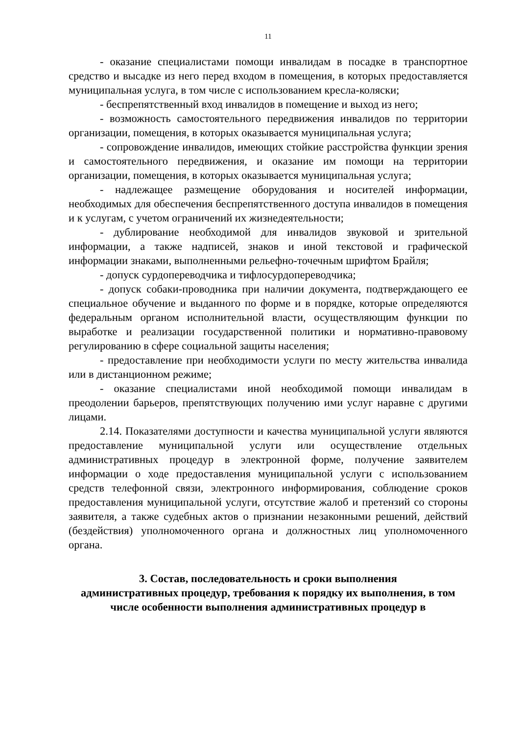11
- оказание специалистами помощи инвалидам в посадке в транспортное средство и высадке из него перед входом в помещения, в которых предоставляется муниципальная услуга, в том числе с использованием кресла-коляски;
- беспрепятственный вход инвалидов в помещение и выход из него;
- возможность самостоятельного передвижения инвалидов по территории организации, помещения, в которых оказывается муниципальная услуга;
- сопровождение инвалидов, имеющих стойкие расстройства функции зрения и самостоятельного передвижения, и оказание им помощи на территории организации, помещения, в которых оказывается муниципальная услуга;
- надлежащее размещение оборудования и носителей информации, необходимых для обеспечения беспрепятственного доступа инвалидов в помещения и к услугам, с учетом ограничений их жизнедеятельности;
- дублирование необходимой для инвалидов звуковой и зрительной информации, а также надписей, знаков и иной текстовой и графической информации знаками, выполненными рельефно-точечным шрифтом Брайля;
- допуск сурдопереводчика и тифлосурдопереводчика;
- допуск собаки-проводника при наличии документа, подтверждающего ее специальное обучение и выданного по форме и в порядке, которые определяются федеральным органом исполнительной власти, осуществляющим функции по выработке и реализации государственной политики и нормативно-правовому регулированию в сфере социальной защиты населения;
- предоставление при необходимости услуги по месту жительства инвалида или в дистанционном режиме;
- оказание специалистами иной необходимой помощи инвалидам в преодолении барьеров, препятствующих получению ими услуг наравне с другими лицами.
2.14. Показателями доступности и качества муниципальной услуги являются предоставление муниципальной услуги или осуществление отдельных административных процедур в электронной форме, получение заявителем информации о ходе предоставления муниципальной услуги с использованием средств телефонной связи, электронного информирования, соблюдение сроков предоставления муниципальной услуги, отсутствие жалоб и претензий со стороны заявителя, а также судебных актов о признании незаконными решений, действий (бездействия) уполномоченного органа и должностных лиц уполномоченного органа.
3. Состав, последовательность и сроки выполнения
административных процедур, требования к порядку их выполнения, в том числе особенности выполнения административных процедур в